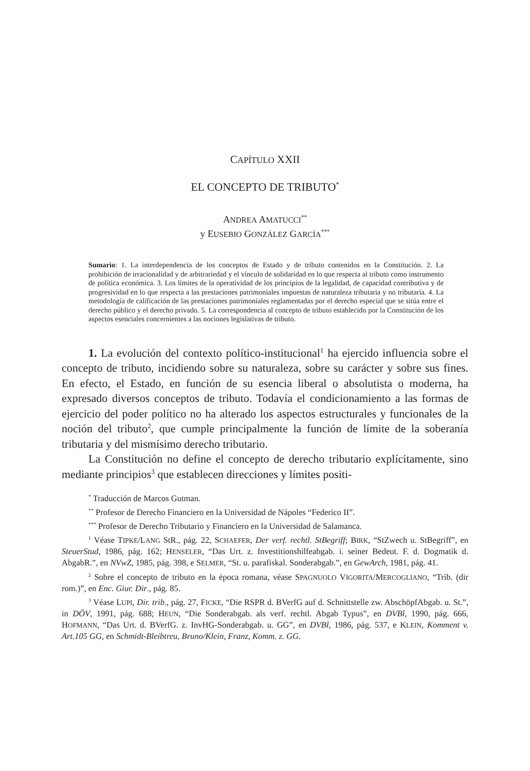CAPÍTULO XXII
EL CONCEPTO DE TRIBUTO<sup>*</sup>
ANDREA AMATUCCI<sup>**</sup>
y EUSEBIO GONZÁLEZ GARCÍA<sup>***</sup>
Sumario: 1. La interdependencia de los conceptos de Estado y de tributo contenidos en la Constitución. 2. La prohibición de irracionalidad y de arbitrariedad y el vínculo de solidaridad en lo que respecta al tributo como instrumento de política económica. 3. Los límites de la operatividad de los principios de la legalidad, de capacidad contributiva y de progresividad en lo que respecta a las prestaciones patrimoniales impuestas de naturaleza tributaria y no tributaria. 4. La metodología de calificación de las prestaciones patrimoniales reglamentadas por el derecho especial que se sitúa entre el derecho público y el derecho privado. 5. La correspondencia al concepto de tributo establecido por la Constitución de los aspectos esenciales concernientes a las nociones legislativas de tributo.
1. La evolución del contexto político-institucional<sup>1</sup> ha ejercido influencia sobre el concepto de tributo, incidiendo sobre su naturaleza, sobre su carácter y sobre sus fines. En efecto, el Estado, en función de su esencia liberal o absolutista o moderna, ha expresado diversos conceptos de tributo. Todavía el condicionamiento a las formas de ejercicio del poder político no ha alterado los aspectos estructurales y funcionales de la noción del tributo<sup>2</sup>, que cumple principalmente la función de límite de la soberanía tributaria y del mismísimo derecho tributario.
La Constitución no define el concepto de derecho tributario explícitamente, sino mediante principios<sup>3</sup> que establecen direcciones y límites positi-
<sup>*</sup> Traducción de Marcos Gutman.
<sup>**</sup> Profesor de Derecho Financiero en la Universidad de Nápoles “Federico II”.
<sup>***</sup> Profesor de Derecho Tributario y Financiero en la Universidad de Salamanca.
<sup>1</sup> Véase TIPKE/LANG StR., pág. 22, SCHAEFER, Der verf. rechtl. StBegriff; BIRK, “StZwech u. StBegriff”, en SteuerStud, 1986, pág. 162; HENSELER, “Das Urt. z. Investitionshilfeabgab. i. seiner Bedeut. F. d. Dogmatik d. AbgabR.”, en NVwZ, 1985, pág. 398, e SELMER, “St. u. parafiskal. Sonderabgab.”, en GewArch, 1981, pág. 41.
<sup>2</sup> Sobre el concepto de tributo en la época romana, véase SPAGNUOLO VIGORITA/MERCOGLIANO, “Trib. (dir rom.)”, en Enc. Giur. Dir., pág. 85.
<sup>3</sup> Véase LUPI, Dir. trib., pág. 27, FICKE, “Die RSPR d. BVerfG auf d. Schnittstelle zw. AbschöpfAbgab. u. St.”, in DÖV, 1991, pág. 688; HEUN, “Die Sonderabgab. als verf. rechtl. Abgab Typus”, en DVBl, 1990, pág. 666, HOFMANN, “Das Urt. d. BVerfG. z. InvHG-Sonderabgab. u. GG”, en DVBl, 1986, pág. 537, e KLEIN, Komment v. Art.105 GG, en Schmidt-Bleibtreu, Bruno/Klein, Franz, Komm. z. GG.